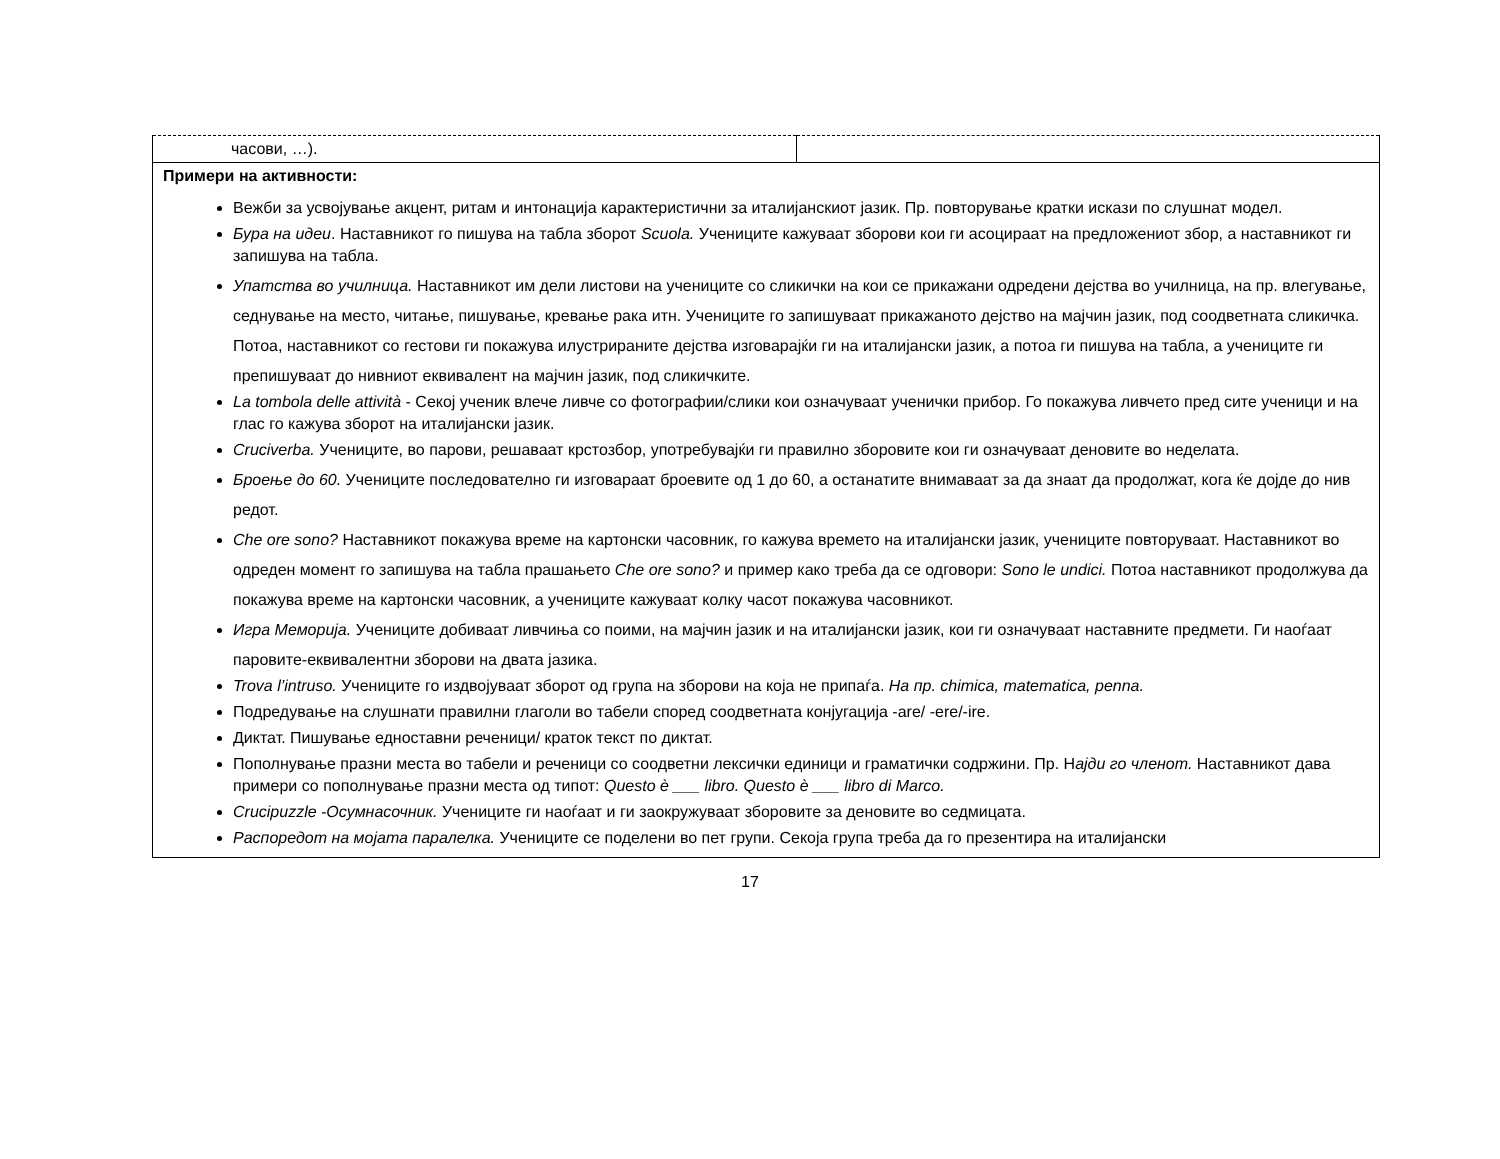| часови, …). | |
| Примери на активности: Вежби за усвојување акцент, ритам и интонација карактеристични за италијанскиот јазик. Пр. повторување кратки искази по слушнат модел. Бура на идеи . Наставникот го пишува на табла зборот Scuola. Учениците кажуваат зборови кои ги асоцираат на предложениот збор, а наставникот ги запишува на табла. Упатства во училница. Наставникот им дели листови на учениците со сликички на кои се прикажани одредени дејства во училница, на пр. влегување, седнување на место, читање, пишување, кревање рака итн. Учениците го запишуваат прикажаното дејство на мајчин јазик, под соодветната сликичка. Потоа, наставникот со гестови ги покажува илустрираните дејства изговарајќи ги на италијански јазик, а потоа ги пишува на табла, а учениците ги препишуваат до нивниот еквивалент на мајчин јазик, под сликичките. La tombola delle attività - Секој ученик влече ливче со фотографии/слики кои означуваат ученички прибор. Го покажува ливчето пред сите ученици и на глас го кажува зборот на италијански јазик. Cruciverba. Учениците, во парови, решаваат крстозбор, употребувајќи ги правилно зборовите кои ги означуваат деновите во неделата. Броење до 60. Учениците последователно ги изговараат броевите од 1 до 60, а останатите внимаваат за да знаат да продолжат, кога ќе дојде до нив редот. Che ore sono? Наставникот покажува време на картонски часовник, го кажува времето на италијански јазик, учениците повторуваат. Наставникот во одреден момент го запишува на табла прашањето Che ore sono? и пример како треба да се одговори: Sono le undici. Потоа наставникот продолжува да покажува време на картонски часовник, а учениците кажуваат колку часот покажува часовникот. Игра Меморија. Учениците добиваат ливчиња со поими, на мајчин јазик и на италијански јазик, кои ги означуваат наставните предмети. Ги наоѓаат паровите-еквивалентни зборови на двата јазика. Trova l’intruso. Учениците го издвојуваат зборот од група на зборови на која не припаѓа. На пр. chimica, matematica, penna. Подредување на слушнати правилни глаголи во табели според соодветната конјугација -are/ -ere/-ire. Диктат. Пишување едноставни реченици/ краток текст по диктат. Пополнување празни места во табели и реченици со соодветни лексички единици и граматички содржини. Пр. Н ајди го членот. Наставникот дава примери со пополнување празни места од типот: Questo è ___ libro. Questo è ___ libro di Marco. Crucipuzzle -Осумнасочник. Учениците ги наоѓаат и ги заокружуваат зборовите за деновите во седмицата. Распоредот на мојата паралелка. Учениците се поделени во пет групи. Секоја група треба да го презентира на италијански | |
17